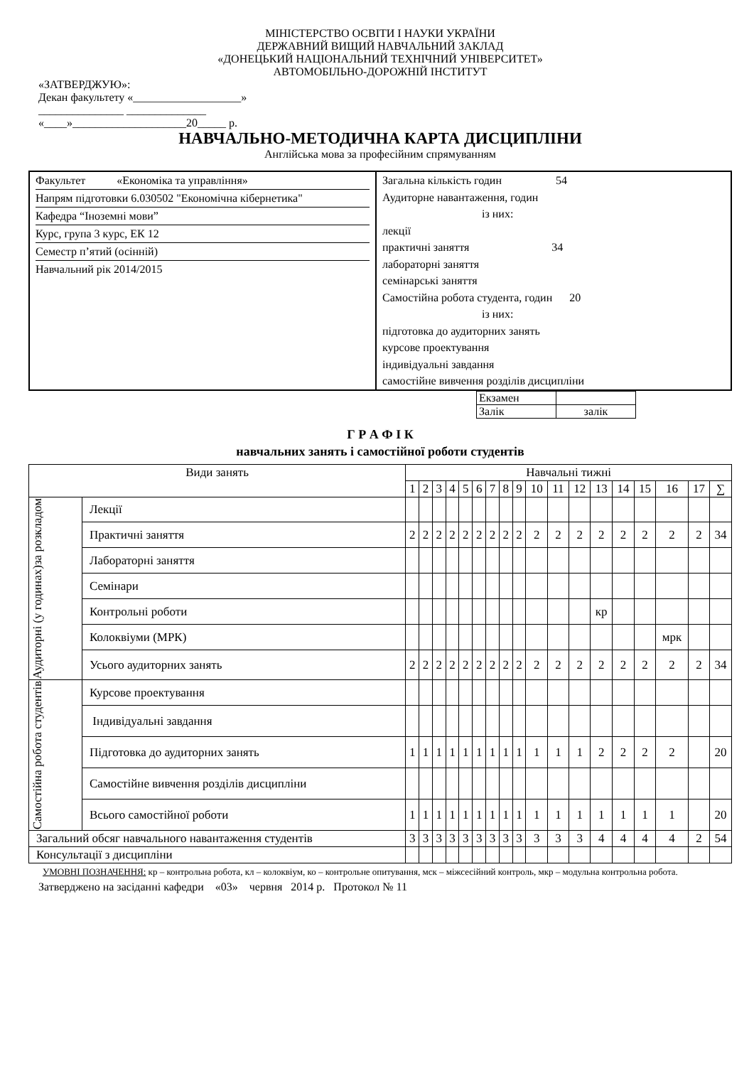МІНІСТЕРСТВО ОСВІТИ І НАУКИ УКРАЇНИ
ДЕРЖАВНИЙ ВИЩИЙ НАВЧАЛЬНИЙ ЗАКЛАД
«ДОНЕЦЬКИЙ НАЦІОНАЛЬНИЙ ТЕХНІЧНИЙ УНІВЕРСИТЕТ»
АВТОМОБІЛЬНО-ДОРОЖНІЙ ІНСТИТУТ
«ЗАТВЕРДЖУЮ»:
Декан факультету «___________________»
_______________ ______________
«____»____________________20_____ р.
НАВЧАЛЬНО-МЕТОДИЧНА КАРТА ДИСЦИПЛІНИ
Англійська мова за професійним спрямуванням
| Факультет «Економіка та управління» Напрям підготовки 6.030502 "Економічна кібернетика" Кафедра “Іноземні мови” Курс, група 3 курс, ЕК 12 Семестр п’ятий (осінній) Навчальний рік 2014/2015 | Загальна кількість годин 54 Аудиторне навантаження, годин із них: лекції практичні заняття 34 лабораторні заняття семінарські заняття Самостійна робота студента, годин 20 із них: підготовка до аудиторних занять курсове проектування індивідуальні завдання самостійне вивчення розділів дисципліни |
| Екзамен | |
| Залік | залік |
Г Р А Ф І К
навчальних занять і самостійної роботи студентів
| Види занять | | Навчальні тижні | | | | | | | | | | | | | | | | | |
| --- | --- | --- | --- | --- | --- | --- | --- | --- | --- | --- | --- | --- | --- | --- | --- | --- | --- | --- | --- |
| | | 1 | 2 | 3 | 4 | 5 | 6 | 7 | 8 | 9 | 10 | 11 | 12 | 13 | 14 | 15 | 16 | 17 | ∑ |
| Аудиторні (у годинах)за розкладом | Лекції | | | | | | | | | | | | | | | | | | |
| | Практичні заняття | 2 | 2 | 2 | 2 | 2 | 2 | 2 | 2 | 2 | 2 | 2 | 2 | 2 | 2 | 2 | 2 | 2 | 34 |
| | Лабораторні заняття | | | | | | | | | | | | | | | | | | |
| | Семінари | | | | | | | | | | | | | | | | | | |
| | Контрольні роботи | | | | | | | | | | | | | кр | | | | | |
| | Колоквіуми (МРК) | | | | | | | | | | | | | | | | мрк | | |
| | Усього аудиторних занять | 2 | 2 | 2 | 2 | 2 | 2 | 2 | 2 | 2 | 2 | 2 | 2 | 2 | 2 | 2 | 2 | 2 | 34 |
| Самостійна робота студентів | Курсове проектування | | | | | | | | | | | | | | | | | | |
| | Індивідуальні завдання | | | | | | | | | | | | | | | | | | |
| | Підготовка до аудиторних занять | 1 | 1 | 1 | 1 | 1 | 1 | 1 | 1 | 1 | 1 | 1 | 1 | 2 | 2 | 2 | 2 | | 20 |
| | Самостійне вивчення розділів дисципліни | | | | | | | | | | | | | | | | | | |
| | Всього самостійної роботи | 1 | 1 | 1 | 1 | 1 | 1 | 1 | 1 | 1 | 1 | 1 | 1 | 1 | 1 | 1 | 1 | | 20 |
| Загальний обсяг навчального навантаження студентів | | 3 | 3 | 3 | 3 | 3 | 3 | 3 | 3 | 3 | 3 | 3 | 3 | 4 | 4 | 4 | 4 | 2 | 54 |
| Консультації з дисципліни | | | | | | | | | | | | | | | | | | | |
УМОВНІ ПОЗНАЧЕННЯ: кр – контрольна робота, кл – колоквіум, ко – контрольне опитування, мск – міжсесійний контроль, мкр – модульна контрольна робота.
Затверджено на засіданні кафедри «03» червня 2014 р. Протокол № 11